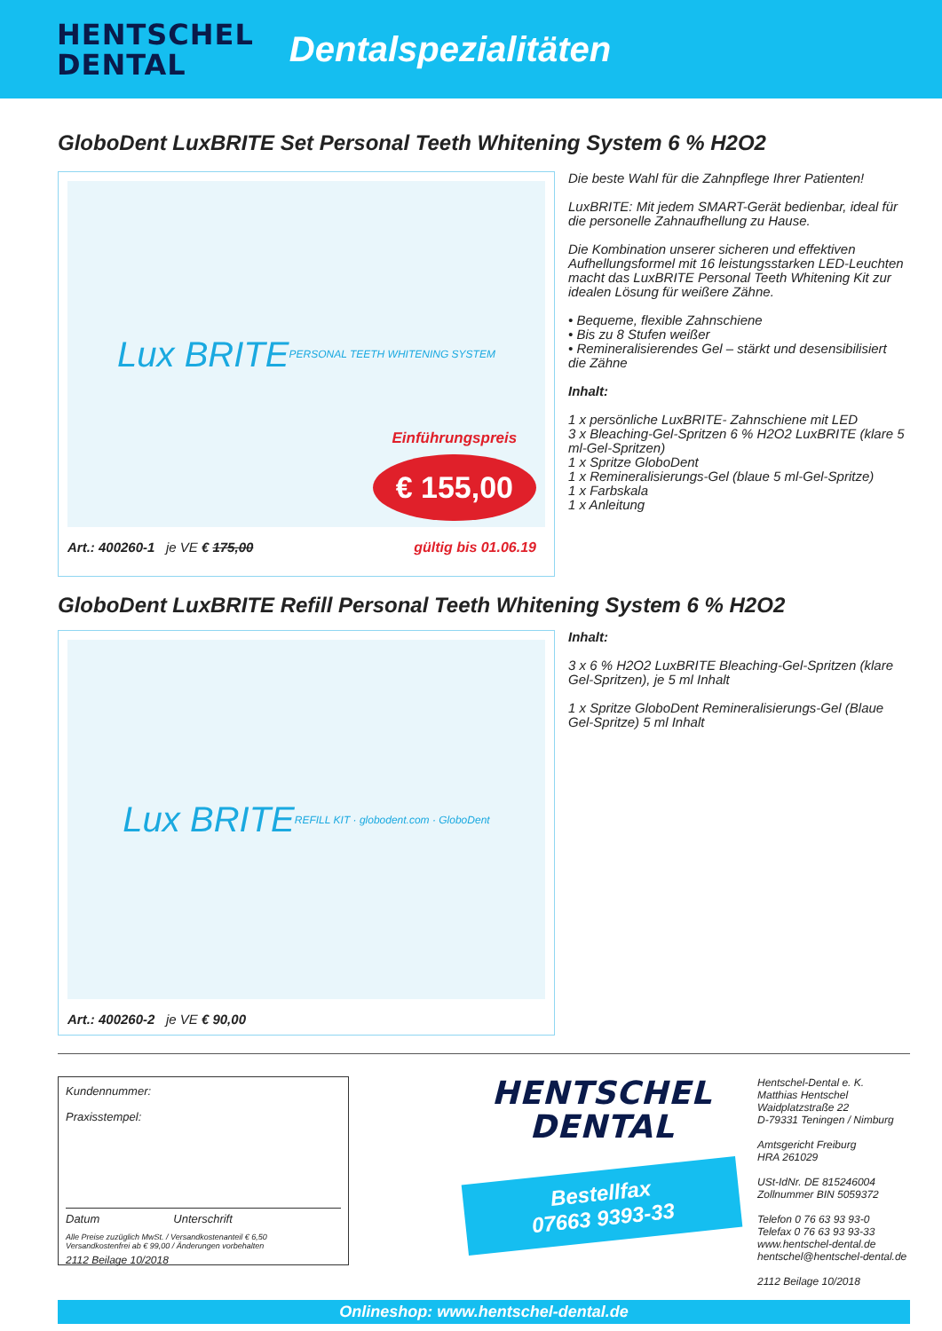HENTSCHEL
DENTAL
Dentalspezialitäten
GloboDent LuxBRITE Set Personal Teeth Whitening System 6 % H2O2
Lux BRITE
PERSONAL TEETH WHITENING SYSTEM
Einführungspreis
€ 155,00
Art.: 400260-1 je VE € 175,00 gültig bis 01.06.19
Die beste Wahl für die Zahnpflege Ihrer Patienten!
LuxBRITE: Mit jedem SMART-Gerät bedienbar, ideal für die personelle Zahnaufhellung zu Hause.
Die Kombination unserer sicheren und effektiven Aufhellungsformel mit 16 leistungsstarken LED-Leuchten macht das LuxBRITE Personal Teeth Whitening Kit zur idealen Lösung für weißere Zähne.
• Bequeme, flexible Zahnschiene
• Bis zu 8 Stufen weißer
• Remineralisierendes Gel – stärkt und desensibilisiert die Zähne
Inhalt:
1 x persönliche LuxBRITE- Zahnschiene mit LED
3 x Bleaching-Gel-Spritzen 6 % H2O2 LuxBRITE (klare 5 ml-Gel-Spritzen)
1 x Spritze GloboDent
1 x Remineralisierungs-Gel (blaue 5 ml-Gel-Spritze)
1 x Farbskala
1 x Anleitung
GloboDent LuxBRITE Refill Personal Teeth Whitening System 6 % H2O2
Lux BRITE
REFILL KIT · globodent.com · GloboDent
Art.: 400260-2 je VE € 90,00
Inhalt:
3 x 6 % H2O2 LuxBRITE Bleaching-Gel-Spritzen (klare Gel-Spritzen), je 5 ml Inhalt
1 x Spritze GloboDent Remineralisierungs-Gel (Blaue Gel-Spritze) 5 ml Inhalt
Kundennummer:
Praxisstempel:
Datum Unterschrift
Alle Preise zuzüglich MwSt. / Versandkostenanteil € 6,50
Versandkostenfrei ab € 99,00 / Änderungen vorbehalten
2112 Beilage 10/2018
HENTSCHEL
DENTAL
Bestellfax
07663 9393-33
Hentschel-Dental e. K.
Matthias Hentschel
Waidplatzstraße 22
D-79331 Teningen / Nimburg
Amtsgericht Freiburg
HRA 261029
USt-IdNr. DE 815246004
Zollnummer BIN 5059372
Telefon 0 76 63 93 93-0
Telefax 0 76 63 93 93-33
www.hentschel-dental.de
hentschel@hentschel-dental.de
2112 Beilage 10/2018
Onlineshop: www.hentschel-dental.de